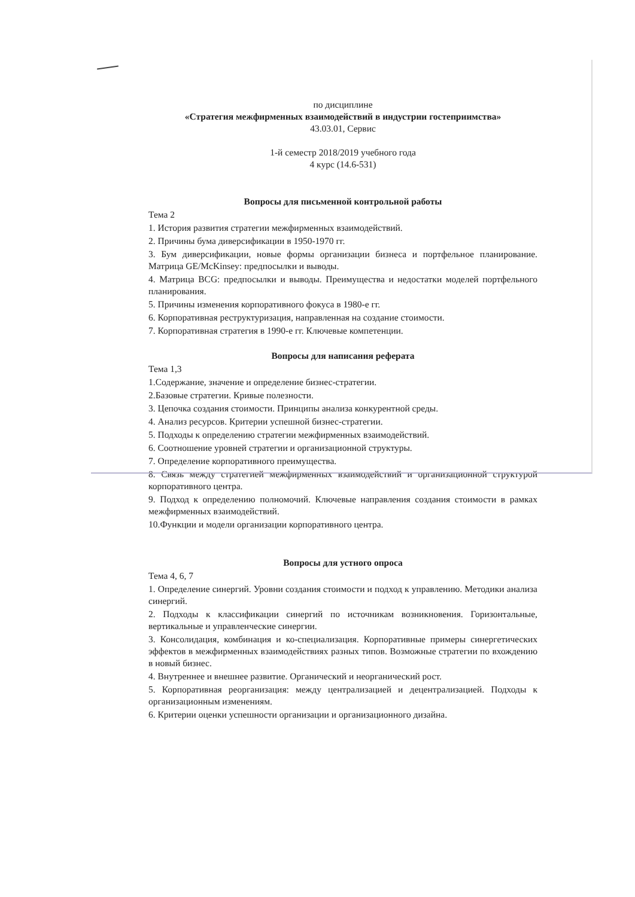по дисциплине
«Стратегия межфирменных взаимодействий в индустрии гостеприимства»
43.03.01, Сервис
1-й семестр 2018/2019 учебного года
4 курс (14.6-531)
Вопросы для письменной контрольной работы
Тема 2
1. История развития стратегии межфирменных взаимодействий.
2. Причины бума диверсификации в 1950-1970 гг.
3. Бум диверсификации, новые формы организации бизнеса и портфельное планирование. Матрица GE/McKinsey: предпосылки и выводы.
4. Матрица BCG: предпосылки и выводы. Преимущества и недостатки моделей портфельного планирования.
5. Причины изменения корпоративного фокуса в 1980-е гг.
6. Корпоративная реструктуризация, направленная на создание стоимости.
7. Корпоративная стратегия в 1990-е гг. Ключевые компетенции.
Вопросы для написания реферата
Тема 1,3
1.Содержание, значение и определение бизнес-стратегии.
2.Базовые стратегии. Кривые полезности.
3. Цепочка создания стоимости. Принципы анализа конкурентной среды.
4. Анализ ресурсов. Критерии успешной бизнес-стратегии.
5. Подходы к определению стратегии межфирменных взаимодействий.
6. Соотношение уровней стратегии и организационной структуры.
7. Определение корпоративного преимущества.
8. Связь между стратегией межфирменных взаимодействий и организационной структурой корпоративного центра.
9. Подход к определению полномочий. Ключевые направления создания стоимости в рамках межфирменных взаимодействий.
10.Функции и модели организации корпоративного центра.
Вопросы для устного опроса
Тема 4, 6, 7
1. Определение синергий. Уровни создания стоимости и подход к управлению. Методики анализа синергий.
2. Подходы к классификации синергий по источникам возникновения. Горизонтальные, вертикальные и управленческие синергии.
3. Консолидация, комбинация и ко-специализация. Корпоративные примеры синергетических эффектов в межфирменных взаимодействиях разных типов. Возможные стратегии по вхождению в новый бизнес.
4. Внутреннее и внешнее развитие. Органический и неорганический рост.
5. Корпоративная реорганизация: между централизацией и децентрализацией. Подходы к организационным изменениям.
6. Критерии оценки успешности организации и организационного дизайна.